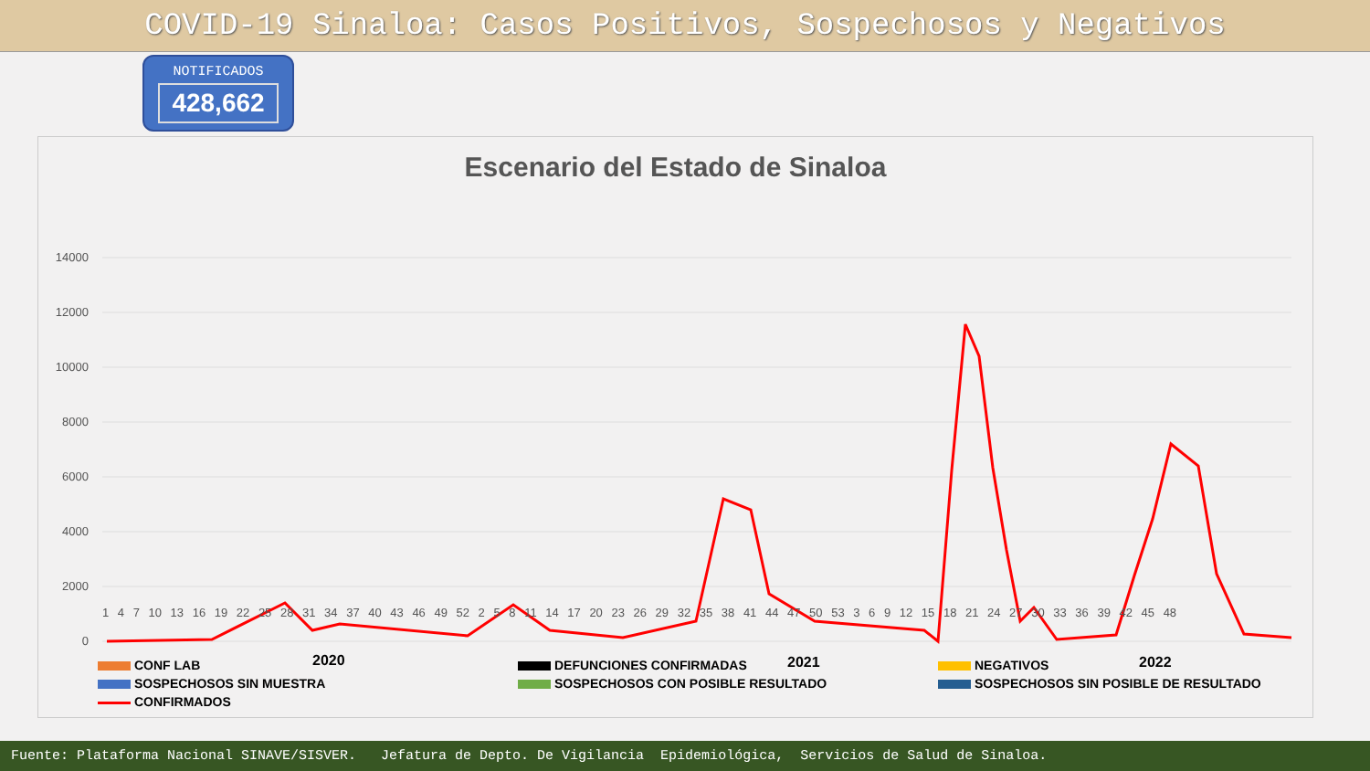COVID-19 Sinaloa: Casos Positivos, Sospechosos y Negativos
NOTIFICADOS
428,662
Escenario del Estado de Sinaloa
14000
12000
10000
8000
6000
4000
2000
0
2020
2021
2022
1 4 7 10 13 16 19 22 25 28 31 34 37 40 43 46 49 52 2 5 8 11 14 17 20 23 26 29 32 35 38 41 44 47 50 53 3 6 9 12 15 18 21 24 27 30 33 36 39 42 45 48
CONF LAB
DEFUNCIONES CONFIRMADAS
NEGATIVOS
SOSPECHOSOS SIN MUESTRA
SOSPECHOSOS CON POSIBLE RESULTADO
SOSPECHOSOS SIN POSIBLE DE RESULTADO
CONFIRMADOS
Fuente: Plataforma Nacional SINAVE/SISVER. Jefatura de Depto. De Vigilancia Epidemiológica, Servicios de Salud de Sinaloa.